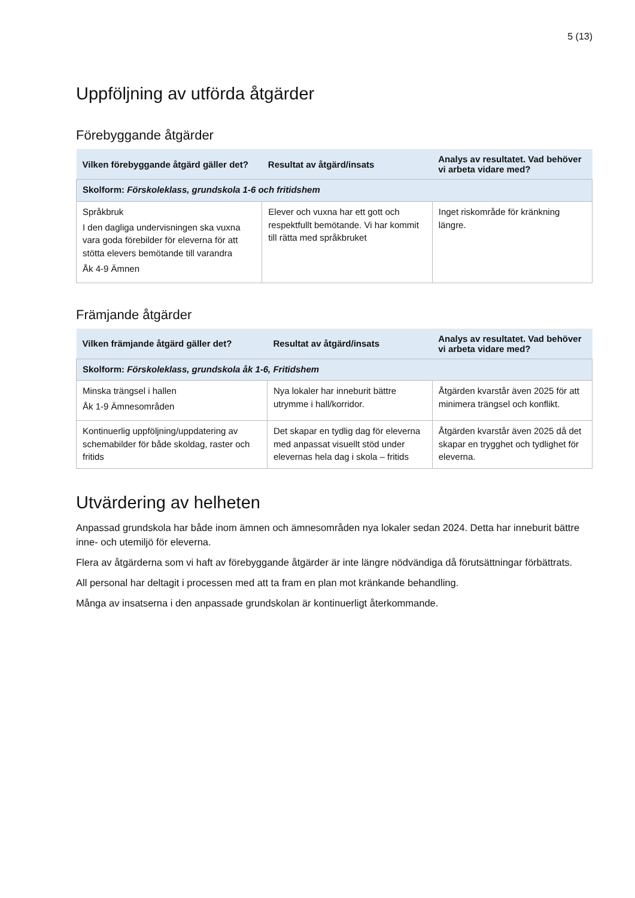5 (13)
Uppföljning av utförda åtgärder
Förebyggande åtgärder
| Vilken förebyggande åtgärd gäller det? | Resultat av åtgärd/insats | Analys av resultatet. Vad behöver vi arbeta vidare med? |
| --- | --- | --- |
| Skolform: Förskoleklass, grundskola 1-6 och fritidshem | | |
| Språkbruk I den dagliga undervisningen ska vuxna vara goda förebilder för eleverna för att stötta elevers bemötande till varandra Åk 4-9 Ämnen | Elever och vuxna har ett gott och respektfullt bemötande. Vi har kommit till rätta med språkbruket | Inget riskområde för kränkning längre. |
Främjande åtgärder
| Vilken främjande åtgärd gäller det? | Resultat av åtgärd/insats | Analys av resultatet. Vad behöver vi arbeta vidare med? |
| --- | --- | --- |
| Skolform: Förskoleklass, grundskola åk 1-6, Fritidshem | | |
| Minska trängsel i hallen Åk 1-9 Ämnesområden | Nya lokaler har inneburit bättre utrymme i hall/korridor. | Åtgärden kvarstår även 2025 för att minimera trängsel och konflikt. |
| Kontinuerlig uppföljning/uppdatering av schemabilder för både skoldag, raster och fritids | Det skapar en tydlig dag för eleverna med anpassat visuellt stöd under elevernas hela dag i skola – fritids | Åtgärden kvarstår även 2025 då det skapar en trygghet och tydlighet för eleverna. |
Utvärdering av helheten
Anpassad grundskola har både inom ämnen och ämnesområden nya lokaler sedan 2024. Detta har inneburit bättre inne- och utemiljö för eleverna.
Flera av åtgärderna som vi haft av förebyggande åtgärder är inte längre nödvändiga då förutsättningar förbättrats.
All personal har deltagit i processen med att ta fram en plan mot kränkande behandling.
Många av insatserna i den anpassade grundskolan är kontinuerligt återkommande.